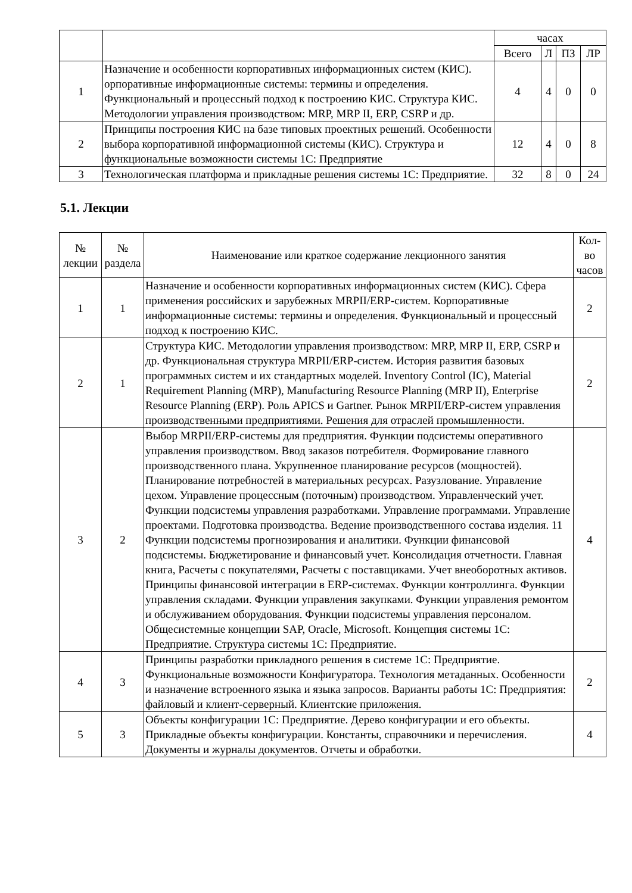| | | часах | | | |
| | | Всего | Л | ПЗ | ЛР |
| 1 | Назначение и особенности корпоративных информационных систем (КИС). орпоративные информационные системы: термины и определения. Функциональный и процессный подход к построению КИС. Структура КИС. Методологии управления производством: MRP, MRP II, ERP, CSRP и др. | 4 | 4 | 0 | 0 |
| 2 | Принципы построения КИС на базе типовых проектных решений. Особенности выбора корпоративной информационной системы (КИС). Структура и функциональные возможности системы 1С: Предприятие | 12 | 4 | 0 | 8 |
| 3 | Технологическая платформа и прикладные решения системы 1С: Предприятие. | 32 | 8 | 0 | 24 |
5.1. Лекции
| № лекции | № раздела | Наименование или краткое содержание лекционного занятия | Кол-во часов |
| --- | --- | --- | --- |
| 1 | 1 | Назначение и особенности корпоративных информационных систем (КИС). Сфера применения российских и зарубежных MRPII/ERP-систем. Корпоративные информационные системы: термины и определения. Функциональный и процессный подход к построению КИС. | 2 |
| 2 | 1 | Структура КИС. Методологии управления производством: MRP, MRP II, ERP, CSRP и др. Функциональная структура MRPII/ERP-систем. История развития базовых программных систем и их стандартных моделей. Inventory Control (IC), Material Requirement Planning (MRP), Manufacturing Resource Planning (MRP II), Enterprise Resource Planning (ERP). Роль APICS и Gartner. Рынок MRPII/ERP-систем управления производственными предприятиями. Решения для отраслей промышленности. | 2 |
| 3 | 2 | Выбор MRPII/ERP-системы для предприятия. Функции подсистемы оперативного управления производством. Ввод заказов потребителя. Формирование главного производственного плана. Укрупненное планирование ресурсов (мощностей). Планирование потребностей в материальных ресурсах. Разузлование. Управление цехом. Управление процессным (поточным) производством. Управленческий учет. Функции подсистемы управления разработками. Управление программами. Управление проектами. Подготовка производства. Ведение производственного состава изделия. 11 Функции подсистемы прогнозирования и аналитики. Функции финансовой подсистемы. Бюджетирование и финансовый учет. Консолидация отчетности. Главная книга, Расчеты с покупателями, Расчеты с поставщиками. Учет внеоборотных активов. Принципы финансовой интеграции в ERP-системах. Функции контроллинга. Функции управления складами. Функции управления закупками. Функции управления ремонтом и обслуживанием оборудования. Функции подсистемы управления персоналом. Общесистемные концепции SAP, Oracle, Microsoft. Концепция системы 1С: Предприятие. Структура системы 1С: Предприятие. | 4 |
| 4 | 3 | Принципы разработки прикладного решения в системе 1С: Предприятие. Функциональные возможности Конфигуратора. Технология метаданных. Особенности и назначение встроенного языка и языка запросов. Варианты работы 1С: Предприятия: файловый и клиент-серверный. Клиентские приложения. | 2 |
| 5 | 3 | Объекты конфигурации 1С: Предприятие. Дерево конфигурации и его объекты. Прикладные объекты конфигурации. Константы, справочники и перечисления. Документы и журналы документов. Отчеты и обработки. | 4 |